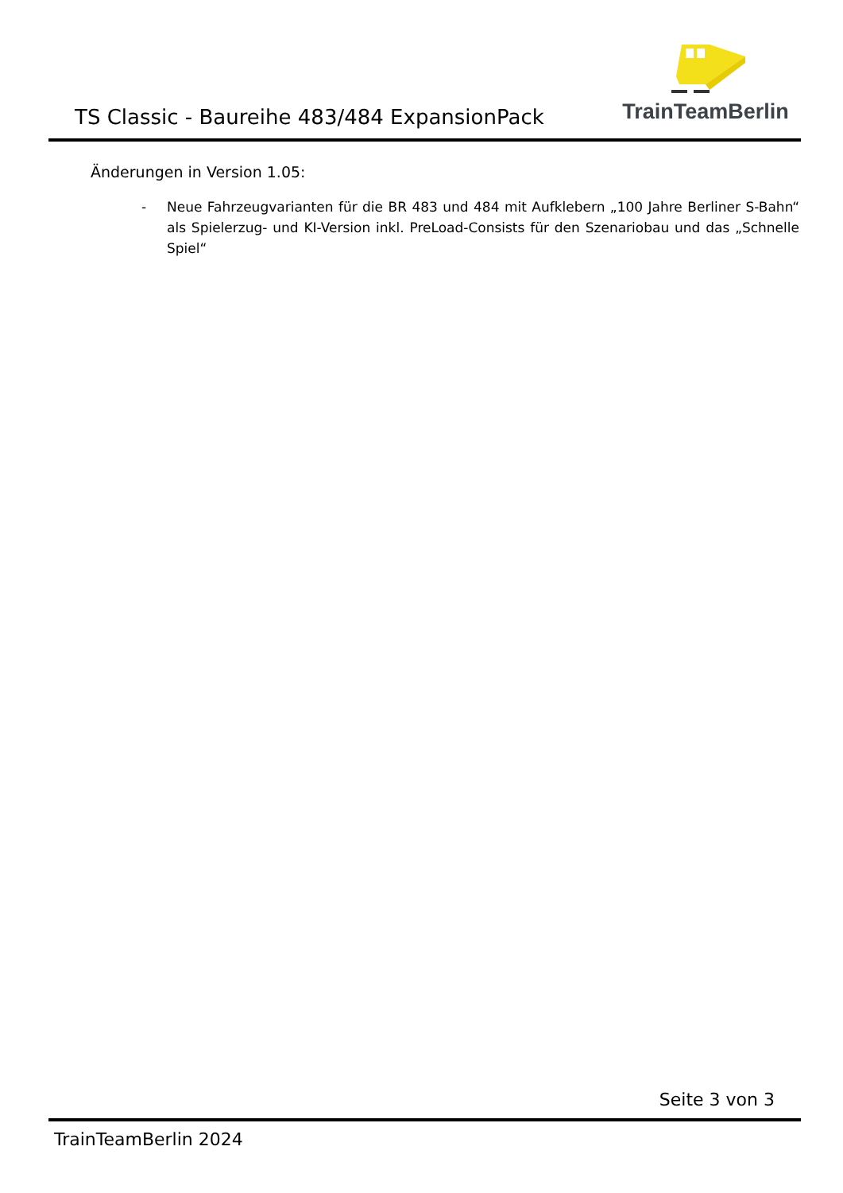TS Classic - Baureihe 483/484 ExpansionPack
TrainTeamBerlin
Änderungen in Version 1.05:
- Neue Fahrzeugvarianten für die BR 483 und 484 mit Aufklebern „100 Jahre Berliner S-Bahn“ als Spielerzug- und KI-Version inkl. PreLoad-Consists für den Szenariobau und das „Schnelle Spiel“
Seite 3 von 3
TrainTeamBerlin 2024